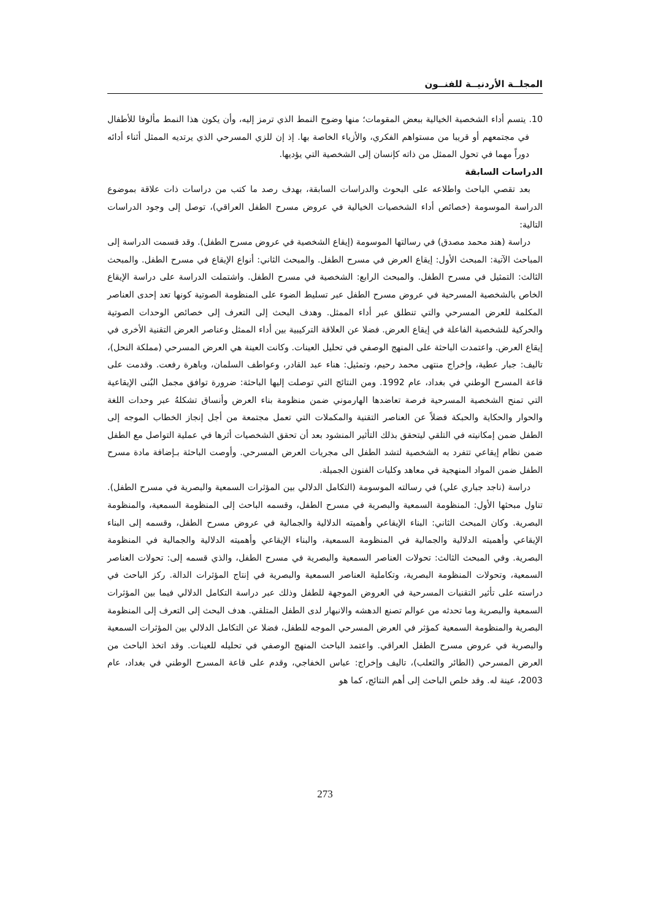المجلــة الأردنيــة للفنــون
10. يتسم أداء الشخصية الخيالية ببعض المقومات؛ منها وضوح النمط الذي ترمز إليه، وأن يكون هذا النمط مألوفا للأطفال في مجتمعهم أو قريبا من مستواهم الفكري، والأزياء الخاصة بها. إذ إن للزي المسرحي الذي يرتديه الممثل أثناء أدائه دوراً مهما في تحول الممثل من ذاته كإنسان إلى الشخصية التي يؤديها.
الدراسات السابقة
بعد تقصي الباحث واطلاعه على البحوث والدراسات السابقة، بهدف رصد ما كتب من دراسات ذات علاقة بموضوع الدراسة الموسومة (خصائص أداء الشخصيات الخيالية في عروض مسرح الطفل العراقي)، توصل إلى وجود الدراسات التالية:
دراسة (هند محمد مصدق) في رسالتها الموسومة (إيقاع الشخصية في عروض مسرح الطفل). وقد قسمت الدراسة إلى المباحث الآتية: المبحث الأول: إيقاع العرض في مسرح الطفل. والمبحث الثاني: أنواع الإيقاع في مسرح الطفل. والمبحث الثالث: التمثيل في مسرح الطفل. والمبحث الرابع: الشخصية في مسرح الطفل. واشتملت الدراسة على دراسة الإيقاع الخاص بالشخصية المسرحية في عروض مسرح الطفل عبر تسليط الضوء على المنظومة الصوتية كونها تعد إحدى العناصر المكلمة للعرض المسرحي والتي تنطلق عبر أداء الممثل. وهدف البحث إلى التعرف إلى خصائص الوحدات الصوتية والحركية للشخصية الفاعلة في إيقاع العرض. فضلا عن العلاقة التركيبية بين أداء الممثل وعناصر العرض التقنية الأخرى في إيقاع العرض. واعتمدت الباحثة على المنهج الوصفي في تحليل العينات. وكانت العينة هي العرض المسرحي (مملكة النحل)، تاليف: جبار عطية، وإخراج منتهى محمد رحيم، وتمثيل: هناء عبد القادر، وعواطف السلمان، وباهرة رفعت. وقدمت على قاعة المسرح الوطني في بغداد، عام 1992. ومن النتائج التي توصلت إليها الباحثة: ضرورة توافق مجمل البُنى الإيقاعية التي تمنح الشخصية المسرحية فرصة تعاضدها الهارموني ضمن منظومة بناء العرض وأنساق تشكلهُ عبر وحدات اللغة والحوار والحكاية والحبكة فضلاً عن العناصر التقنية والمكملات التي تعمل مجتمعة من أجل إنجاز الخطاب الموجه إلى الطفل ضمن إمكانيته في التلقي ليتحقق بذلك التأثير المنشود بعد أن تحقق الشخصيات أثرها في عملية التواصل مع الطفل ضمن نظام إيقاعي تتفرد به الشخصية لتشد الطفل الى مجريات العرض المسرحي. وأوصت الباحثة بـإضافة مادة مسرح الطفل ضمن المواد المنهجية في معاهد وكليات الفنون الجميلة.
دراسة (ناجد جباري علي) في رسالته الموسومة (التكامل الدلالي بين المؤثرات السمعية والبصرية في مسرح الطفل). تناول مبحثها الأول: المنظومة السمعية والبصرية في مسرح الطفل، وقسمه الباحث إلى المنظومة السمعية، والمنظومة البصرية. وكان المبحث الثاني: البناء الإيقاعي وأهميته الدلالية والجمالية في عروض مسرح الطفل، وقسمه إلى البناء الإيقاعي وأهميته الدلالية والجمالية في المنظومة السمعية، والبناء الإيقاعي وأهميته الدلالية والجمالية في المنظومة البصرية. وفي المبحث الثالث: تحولات العناصر السمعية والبصرية في مسرح الطفل، والذي قسمه إلى: تحولات العناصر السمعية، وتحولات المنظومة البصرية، وتكاملية العناصر السمعية والبصرية في إنتاج المؤثرات الدالة. ركز الباحث في دراسته على تأثير التقنيات المسرحية في العروض الموجهة للطفل وذلك عبر دراسة التكامل الدلالي فيما بين المؤثرات السمعية والبصرية وما تحدثه من عوالم تصنع الدهشه والانبهار لدى الطفل المتلقي. هدف البحث إلى التعرف إلى المنظومة البصرية والمنظومة السمعية كمؤثر في العرض المسرحي الموجه للطفل، فضلا عن التكامل الدلالي بين المؤثرات السمعية والبصرية في عروض مسرح الطفل العراقي. واعتمد الباحث المنهج الوصفي في تحليله للعينات. وقد اتخذ الباحث من العرض المسرحي (الطائر والثعلب)، تاليف وإخراج: عباس الخفاجي، وقدم على قاعة المسرح الوطني في بغداد، عام 2003، عينة له. وقد خلص الباحث إلى أهم النتائج، كما هو
273